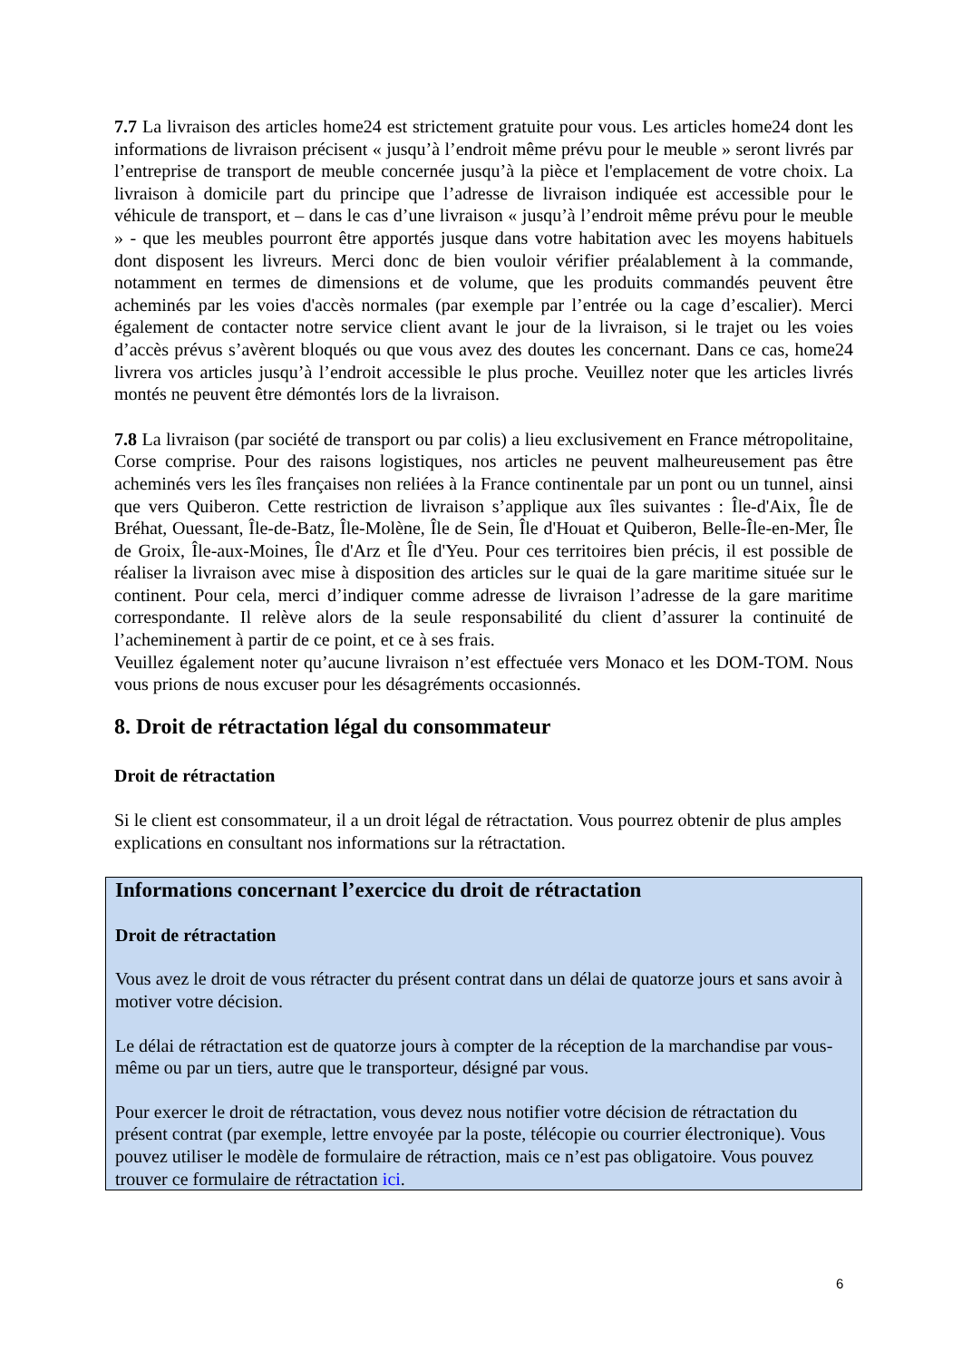7.7 La livraison des articles home24 est strictement gratuite pour vous. Les articles home24 dont les informations de livraison précisent « jusqu’à l’endroit même prévu pour le meuble » seront livrés par l’entreprise de transport de meuble concernée jusqu’à la pièce et l'emplacement de votre choix. La livraison à domicile part du principe que l’adresse de livraison indiquée est accessible pour le véhicule de transport, et – dans le cas d’une livraison « jusqu’à l’endroit même prévu pour le meuble » - que les meubles pourront être apportés jusque dans votre habitation avec les moyens habituels dont disposent les livreurs. Merci donc de bien vouloir vérifier préalablement à la commande, notamment en termes de dimensions et de volume, que les produits commandés peuvent être acheminés par les voies d'accès normales (par exemple par l’entrée ou la cage d’escalier). Merci également de contacter notre service client avant le jour de la livraison, si le trajet ou les voies d’accès prévus s’avèrent bloqués ou que vous avez des doutes les concernant. Dans ce cas, home24 livrera vos articles jusqu’à l’endroit accessible le plus proche. Veuillez noter que les articles livrés montés ne peuvent être démontés lors de la livraison.
7.8 La livraison (par société de transport ou par colis) a lieu exclusivement en France métropolitaine, Corse comprise. Pour des raisons logistiques, nos articles ne peuvent malheureusement pas être acheminés vers les îles françaises non reliées à la France continentale par un pont ou un tunnel, ainsi que vers Quiberon. Cette restriction de livraison s’applique aux îles suivantes : Île-d'Aix, Île de Bréhat, Ouessant, Île-de-Batz, Île-Molène, Île de Sein, Île d'Houat et Quiberon, Belle-Île-en-Mer, Île de Groix, Île-aux-Moines, Île d'Arz et Île d'Yeu. Pour ces territoires bien précis, il est possible de réaliser la livraison avec mise à disposition des articles sur le quai de la gare maritime située sur le continent. Pour cela, merci d’indiquer comme adresse de livraison l’adresse de la gare maritime correspondante. Il relève alors de la seule responsabilité du client d’assurer la continuité de l’acheminement à partir de ce point, et ce à ses frais.
Veuillez également noter qu’aucune livraison n’est effectuée vers Monaco et les DOM-TOM. Nous vous prions de nous excuser pour les désagréments occasionnés.
8. Droit de rétractation légal du consommateur
Droit de rétractation
Si le client est consommateur, il a un droit légal de rétractation. Vous pourrez obtenir de plus amples explications en consultant nos informations sur la rétractation.
Informations concernant l’exercice du droit de rétractation
Droit de rétractation
Vous avez le droit de vous rétracter du présent contrat dans un délai de quatorze jours et sans avoir à motiver votre décision.
Le délai de rétractation est de quatorze jours à compter de la réception de la marchandise par vous-même ou par un tiers, autre que le transporteur, désigné par vous.
Pour exercer le droit de rétractation, vous devez nous notifier votre décision de rétractation du présent contrat (par exemple, lettre envoyée par la poste, télécopie ou courrier électronique). Vous pouvez utiliser le modèle de formulaire de rétraction, mais ce n’est pas obligatoire. Vous pouvez trouver ce formulaire de rétractation ici.
6